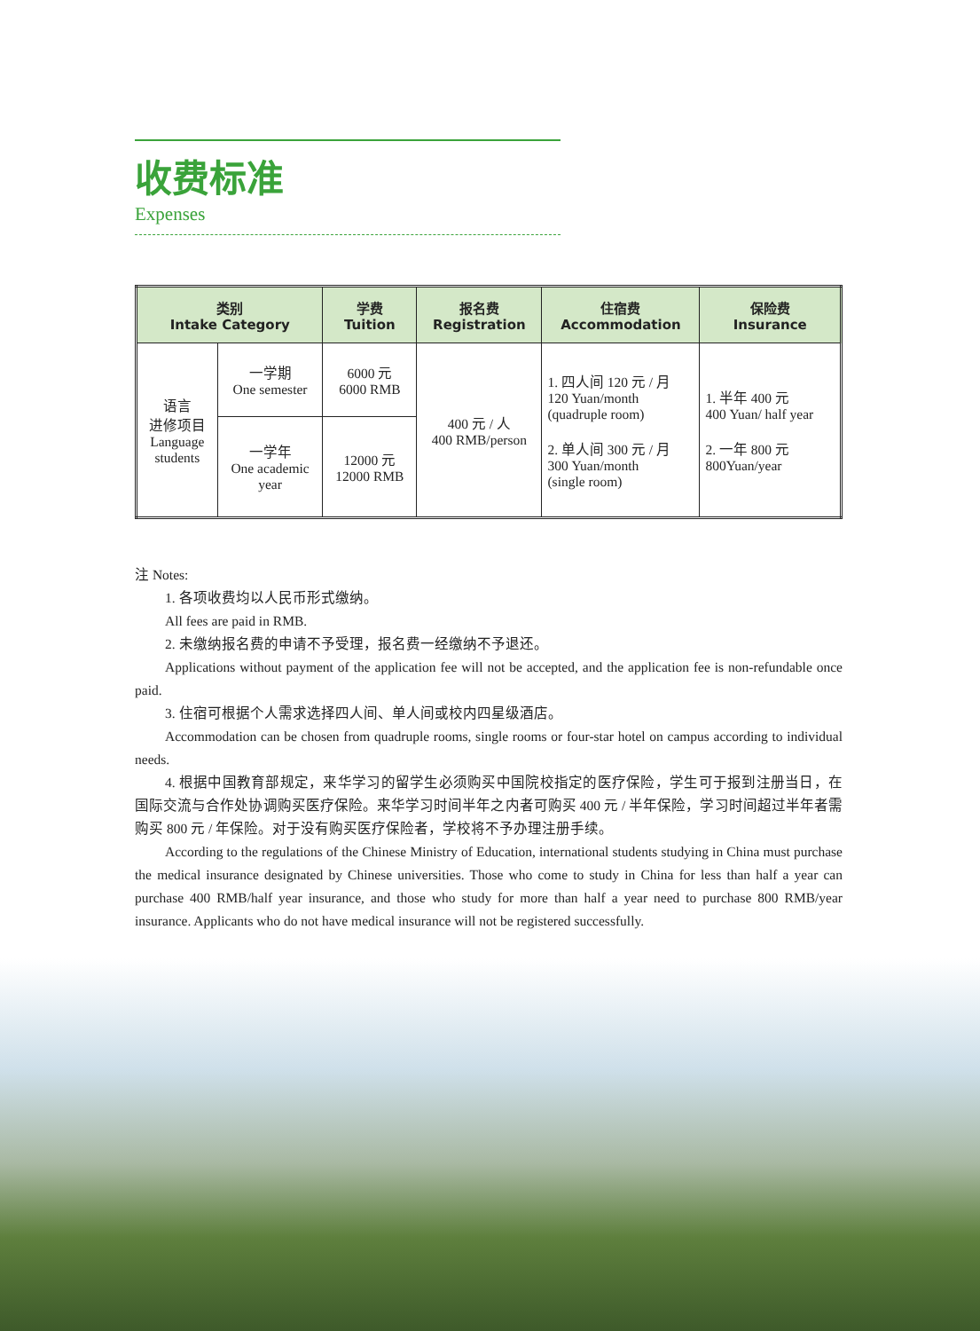收费标准
Expenses
| 类别 Intake Category | | 学费 Tuition | 报名费 Registration | 住宿费 Accommodation | 保险费 Insurance |
| --- | --- | --- | --- | --- | --- |
| 语言 进修项目 Language students | 一学期 One semester | 6000 元 6000 RMB | 400 元 / 人 400 RMB/person | 1. 四人间 120 元 / 月 120 Yuan/month (quadruple room) 2. 单人间 300 元 / 月 300 Yuan/month (single room) | 1. 半年 400 元 400 Yuan/ half year 2. 一年 800 元 800Yuan/year |
| | 一学年 One academic year | 12000 元 12000 RMB | | | |
注 Notes:
1. 各项收费均以人民币形式缴纳。
All fees are paid in RMB.
2. 未缴纳报名费的申请不予受理，报名费一经缴纳不予退还。
Applications without payment of the application fee will not be accepted, and the application fee is non-refundable once paid.
3. 住宿可根据个人需求选择四人间、单人间或校内四星级酒店。
Accommodation can be chosen from quadruple rooms, single rooms or four-star hotel on campus according to individual needs.
4. 根据中国教育部规定，来华学习的留学生必须购买中国院校指定的医疗保险，学生可于报到注册当日，在国际交流与合作处协调购买医疗保险。来华学习时间半年之内者可购买 400 元 / 半年保险，学习时间超过半年者需购买 800 元 / 年保险。对于没有购买医疗保险者，学校将不予办理注册手续。
According to the regulations of the Chinese Ministry of Education, international students studying in China must purchase the medical insurance designated by Chinese universities. Those who come to study in China for less than half a year can purchase 400 RMB/half year insurance, and those who study for more than half a year need to purchase 800 RMB/year insurance. Applicants who do not have medical insurance will not be registered successfully.